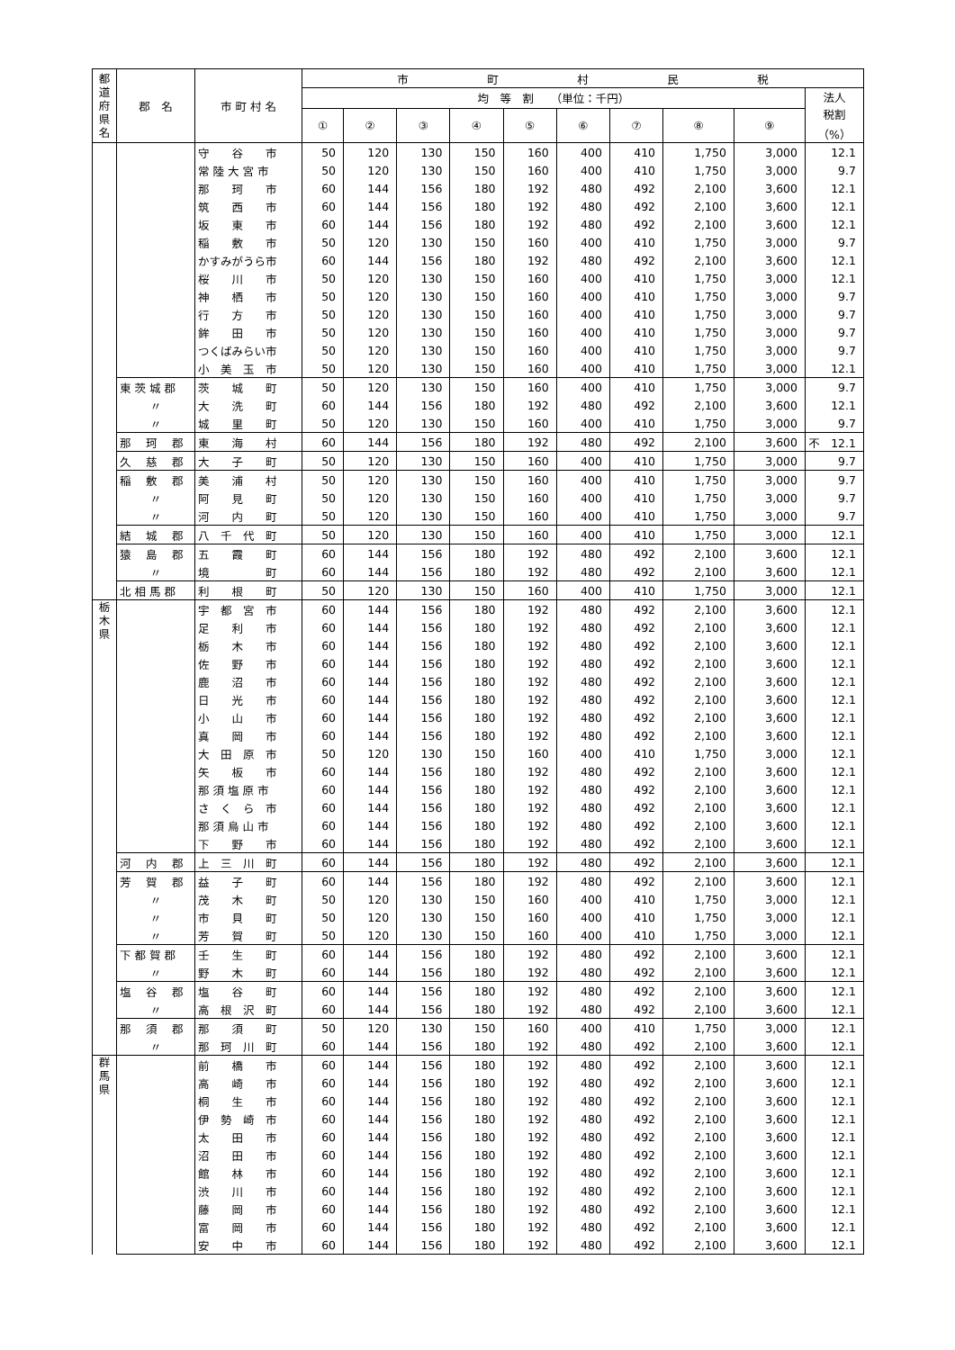| 都 道 府 県 名 | 郡 名 | 市 町 村 名 | 市 町 村 民 税 | | | | | | | | | |
| --- | --- | --- | --- | --- | --- | --- | --- | --- | --- | --- | --- | --- |
| | | | 均 等 割 （単位：千円） | | | | | | | | | 法人 税割 （%） |
| | | | ① | ② | ③ | ④ | ⑤ | ⑥ | ⑦ | ⑧ | ⑨ | |
| | | 守 谷 市 | 50 | 120 | 130 | 150 | 160 | 400 | 410 | 1,750 | 3,000 | 12.1 |
| | | 常 陸 大 宮 市 | 50 | 120 | 130 | 150 | 160 | 400 | 410 | 1,750 | 3,000 | 9.7 |
| | | 那 珂 市 | 60 | 144 | 156 | 180 | 192 | 480 | 492 | 2,100 | 3,600 | 12.1 |
| | | 筑 西 市 | 60 | 144 | 156 | 180 | 192 | 480 | 492 | 2,100 | 3,600 | 12.1 |
| | | 坂 東 市 | 60 | 144 | 156 | 180 | 192 | 480 | 492 | 2,100 | 3,600 | 12.1 |
| | | 稲 敷 市 | 50 | 120 | 130 | 150 | 160 | 400 | 410 | 1,750 | 3,000 | 9.7 |
| | | かすみがうら市 | 60 | 144 | 156 | 180 | 192 | 480 | 492 | 2,100 | 3,600 | 12.1 |
| | | 桜 川 市 | 50 | 120 | 130 | 150 | 160 | 400 | 410 | 1,750 | 3,000 | 12.1 |
| | | 神 栖 市 | 50 | 120 | 130 | 150 | 160 | 400 | 410 | 1,750 | 3,000 | 9.7 |
| | | 行 方 市 | 50 | 120 | 130 | 150 | 160 | 400 | 410 | 1,750 | 3,000 | 9.7 |
| | | 鉾 田 市 | 50 | 120 | 130 | 150 | 160 | 400 | 410 | 1,750 | 3,000 | 9.7 |
| | | つくばみらい市 | 50 | 120 | 130 | 150 | 160 | 400 | 410 | 1,750 | 3,000 | 9.7 |
| | | 小 美 玉 市 | 50 | 120 | 130 | 150 | 160 | 400 | 410 | 1,750 | 3,000 | 12.1 |
| | 東 茨 城 郡 | 茨 城 町 | 50 | 120 | 130 | 150 | 160 | 400 | 410 | 1,750 | 3,000 | 9.7 |
| | 〃 | 大 洗 町 | 60 | 144 | 156 | 180 | 192 | 480 | 492 | 2,100 | 3,600 | 12.1 |
| | 〃 | 城 里 町 | 50 | 120 | 130 | 150 | 160 | 400 | 410 | 1,750 | 3,000 | 9.7 |
| | 那 珂 郡 | 東 海 村 | 60 | 144 | 156 | 180 | 192 | 480 | 492 | 2,100 | 3,600 | 不 12.1 |
| | 久 慈 郡 | 大 子 町 | 50 | 120 | 130 | 150 | 160 | 400 | 410 | 1,750 | 3,000 | 9.7 |
| | 稲 敷 郡 | 美 浦 村 | 50 | 120 | 130 | 150 | 160 | 400 | 410 | 1,750 | 3,000 | 9.7 |
| | 〃 | 阿 見 町 | 50 | 120 | 130 | 150 | 160 | 400 | 410 | 1,750 | 3,000 | 9.7 |
| | 〃 | 河 内 町 | 50 | 120 | 130 | 150 | 160 | 400 | 410 | 1,750 | 3,000 | 9.7 |
| | 結 城 郡 | 八 千 代 町 | 50 | 120 | 130 | 150 | 160 | 400 | 410 | 1,750 | 3,000 | 12.1 |
| | 猿 島 郡 | 五 霞 町 | 60 | 144 | 156 | 180 | 192 | 480 | 492 | 2,100 | 3,600 | 12.1 |
| | 〃 | 境 町 | 60 | 144 | 156 | 180 | 192 | 480 | 492 | 2,100 | 3,600 | 12.1 |
| | 北 相 馬 郡 | 利 根 町 | 50 | 120 | 130 | 150 | 160 | 400 | 410 | 1,750 | 3,000 | 12.1 |
| 栃 木 県 | | 宇 都 宮 市 | 60 | 144 | 156 | 180 | 192 | 480 | 492 | 2,100 | 3,600 | 12.1 |
| | | 足 利 市 | 60 | 144 | 156 | 180 | 192 | 480 | 492 | 2,100 | 3,600 | 12.1 |
| | | 栃 木 市 | 60 | 144 | 156 | 180 | 192 | 480 | 492 | 2,100 | 3,600 | 12.1 |
| | | 佐 野 市 | 60 | 144 | 156 | 180 | 192 | 480 | 492 | 2,100 | 3,600 | 12.1 |
| | | 鹿 沼 市 | 60 | 144 | 156 | 180 | 192 | 480 | 492 | 2,100 | 3,600 | 12.1 |
| | | 日 光 市 | 60 | 144 | 156 | 180 | 192 | 480 | 492 | 2,100 | 3,600 | 12.1 |
| | | 小 山 市 | 60 | 144 | 156 | 180 | 192 | 480 | 492 | 2,100 | 3,600 | 12.1 |
| | | 真 岡 市 | 60 | 144 | 156 | 180 | 192 | 480 | 492 | 2,100 | 3,600 | 12.1 |
| | | 大 田 原 市 | 50 | 120 | 130 | 150 | 160 | 400 | 410 | 1,750 | 3,000 | 12.1 |
| | | 矢 板 市 | 60 | 144 | 156 | 180 | 192 | 480 | 492 | 2,100 | 3,600 | 12.1 |
| | | 那 須 塩 原 市 | 60 | 144 | 156 | 180 | 192 | 480 | 492 | 2,100 | 3,600 | 12.1 |
| | | さ く ら 市 | 60 | 144 | 156 | 180 | 192 | 480 | 492 | 2,100 | 3,600 | 12.1 |
| | | 那 須 烏 山 市 | 60 | 144 | 156 | 180 | 192 | 480 | 492 | 2,100 | 3,600 | 12.1 |
| | | 下 野 市 | 60 | 144 | 156 | 180 | 192 | 480 | 492 | 2,100 | 3,600 | 12.1 |
| | 河 内 郡 | 上 三 川 町 | 60 | 144 | 156 | 180 | 192 | 480 | 492 | 2,100 | 3,600 | 12.1 |
| | 芳 賀 郡 | 益 子 町 | 60 | 144 | 156 | 180 | 192 | 480 | 492 | 2,100 | 3,600 | 12.1 |
| | 〃 | 茂 木 町 | 50 | 120 | 130 | 150 | 160 | 400 | 410 | 1,750 | 3,000 | 12.1 |
| | 〃 | 市 貝 町 | 50 | 120 | 130 | 150 | 160 | 400 | 410 | 1,750 | 3,000 | 12.1 |
| | 〃 | 芳 賀 町 | 50 | 120 | 130 | 150 | 160 | 400 | 410 | 1,750 | 3,000 | 12.1 |
| | 下 都 賀 郡 | 壬 生 町 | 60 | 144 | 156 | 180 | 192 | 480 | 492 | 2,100 | 3,600 | 12.1 |
| | 〃 | 野 木 町 | 60 | 144 | 156 | 180 | 192 | 480 | 492 | 2,100 | 3,600 | 12.1 |
| | 塩 谷 郡 | 塩 谷 町 | 60 | 144 | 156 | 180 | 192 | 480 | 492 | 2,100 | 3,600 | 12.1 |
| | 〃 | 高 根 沢 町 | 60 | 144 | 156 | 180 | 192 | 480 | 492 | 2,100 | 3,600 | 12.1 |
| | 那 須 郡 | 那 須 町 | 50 | 120 | 130 | 150 | 160 | 400 | 410 | 1,750 | 3,000 | 12.1 |
| | 〃 | 那 珂 川 町 | 60 | 144 | 156 | 180 | 192 | 480 | 492 | 2,100 | 3,600 | 12.1 |
| 群 馬 県 | | 前 橋 市 | 60 | 144 | 156 | 180 | 192 | 480 | 492 | 2,100 | 3,600 | 12.1 |
| | | 高 崎 市 | 60 | 144 | 156 | 180 | 192 | 480 | 492 | 2,100 | 3,600 | 12.1 |
| | | 桐 生 市 | 60 | 144 | 156 | 180 | 192 | 480 | 492 | 2,100 | 3,600 | 12.1 |
| | | 伊 勢 崎 市 | 60 | 144 | 156 | 180 | 192 | 480 | 492 | 2,100 | 3,600 | 12.1 |
| | | 太 田 市 | 60 | 144 | 156 | 180 | 192 | 480 | 492 | 2,100 | 3,600 | 12.1 |
| | | 沼 田 市 | 60 | 144 | 156 | 180 | 192 | 480 | 492 | 2,100 | 3,600 | 12.1 |
| | | 館 林 市 | 60 | 144 | 156 | 180 | 192 | 480 | 492 | 2,100 | 3,600 | 12.1 |
| | | 渋 川 市 | 60 | 144 | 156 | 180 | 192 | 480 | 492 | 2,100 | 3,600 | 12.1 |
| | | 藤 岡 市 | 60 | 144 | 156 | 180 | 192 | 480 | 492 | 2,100 | 3,600 | 12.1 |
| | | 富 岡 市 | 60 | 144 | 156 | 180 | 192 | 480 | 492 | 2,100 | 3,600 | 12.1 |
| | | 安 中 市 | 60 | 144 | 156 | 180 | 192 | 480 | 492 | 2,100 | 3,600 | 12.1 |